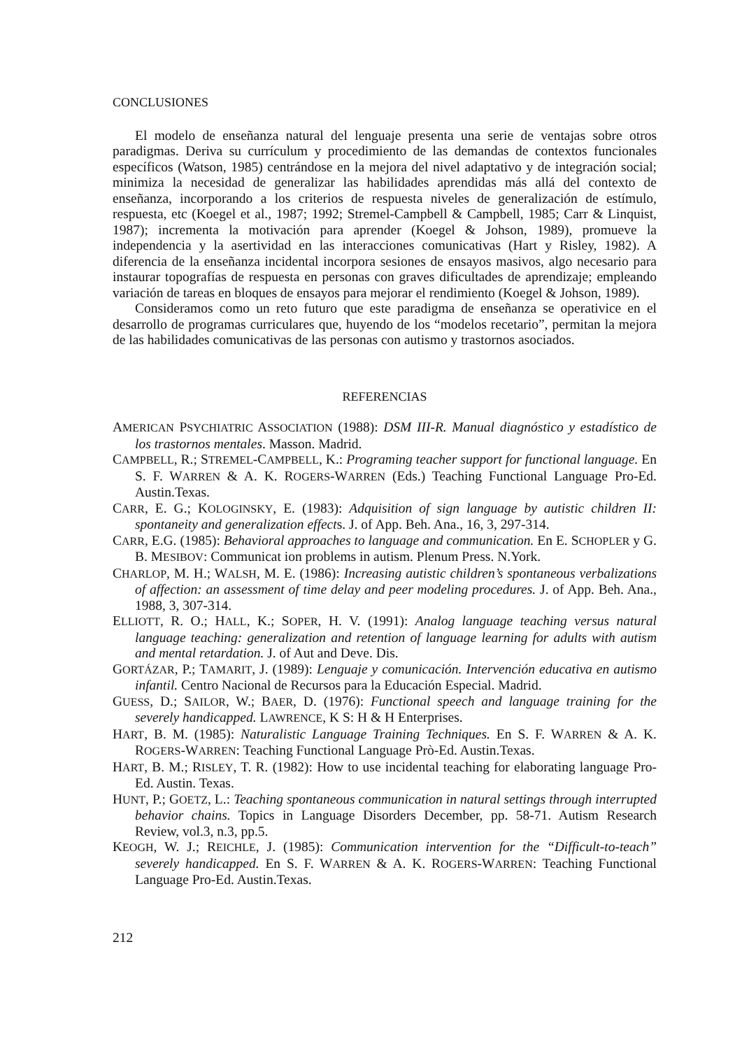CONCLUSIONES
El modelo de enseñanza natural del lenguaje presenta una serie de ventajas sobre otros paradigmas. Deriva su currículum y procedimiento de las demandas de contextos funcionales específicos (Watson, 1985) centrándose en la mejora del nivel adaptativo y de integración social; minimiza la necesidad de generalizar las habilidades aprendidas más allá del contexto de enseñanza, incorporando a los criterios de respuesta niveles de generalización de estímulo, respuesta, etc (Koegel et al., 1987; 1992; Stremel-Campbell & Campbell, 1985; Carr & Linquist, 1987); incrementa la motivación para aprender (Koegel & Johson, 1989), promueve la independencia y la asertividad en las interacciones comunicativas (Hart y Risley, 1982). A diferencia de la enseñanza incidental incorpora sesiones de ensayos masivos, algo necesario para instaurar topografías de respuesta en personas con graves dificultades de aprendizaje; empleando variación de tareas en bloques de ensayos para mejorar el rendimiento (Koegel & Johson, 1989).
Consideramos como un reto futuro que este paradigma de enseñanza se operativice en el desarrollo de programas curriculares que, huyendo de los “modelos recetario”, permitan la mejora de las habilidades comunicativas de las personas con autismo y trastornos asociados.
REFERENCIAS
AMERICAN PSYCHIATRIC ASSOCIATION (1988): DSM III-R. Manual diagnóstico y estadístico de los trastornos mentales. Masson. Madrid.
CAMPBELL, R.; STREMEL-CAMPBELL, K.: Programing teacher support for functional language. En S. F. WARREN & A. K. ROGERS-WARREN (Eds.) Teaching Functional Language Pro-Ed. Austin.Texas.
CARR, E. G.; KOLOGINSKY, E. (1983): Adquisition of sign language by autistic children II: spontaneity and generalization effects. J. of App. Beh. Ana., 16, 3, 297-314.
CARR, E.G. (1985): Behavioral approaches to language and communication. En E. SCHOPLER y G. B. MESIBOV: Communicat ion problems in autism. Plenum Press. N.York.
CHARLOP, M. H.; WALSH, M. E. (1986): Increasing autistic children’s spontaneous verbalizations of affection: an assessment of time delay and peer modeling procedures. J. of App. Beh. Ana., 1988, 3, 307-314.
ELLIOTT, R. O.; HALL, K.; SOPER, H. V. (1991): Analog language teaching versus natural language teaching: generalization and retention of language learning for adults with autism and mental retardation. J. of Aut and Deve. Dis.
GORTÁZAR, P.; TAMARIT, J. (1989): Lenguaje y comunicación. Intervención educativa en autismo infantil. Centro Nacional de Recursos para la Educación Especial. Madrid.
GUESS, D.; SAILOR, W.; BAER, D. (1976): Functional speech and language training for the severely handicapped. LAWRENCE, K S: H & H Enterprises.
HART, B. M. (1985): Naturalistic Language Training Techniques. En S. F. WARREN & A. K. ROGERS-WARREN: Teaching Functional Language Prò-Ed. Austin.Texas.
HART, B. M.; RISLEY, T. R. (1982): How to use incidental teaching for elaborating language Pro-Ed. Austin. Texas.
HUNT, P.; GOETZ, L.: Teaching spontaneous communication in natural settings through interrupted behavior chains. Topics in Language Disorders December, pp. 58-71. Autism Research Review, vol.3, n.3, pp.5.
KEOGH, W. J.; REICHLE, J. (1985): Communication intervention for the “Difficult-to-teach” severely handicapped. En S. F. WARREN & A. K. ROGERS-WARREN: Teaching Functional Language Pro-Ed. Austin.Texas.
212